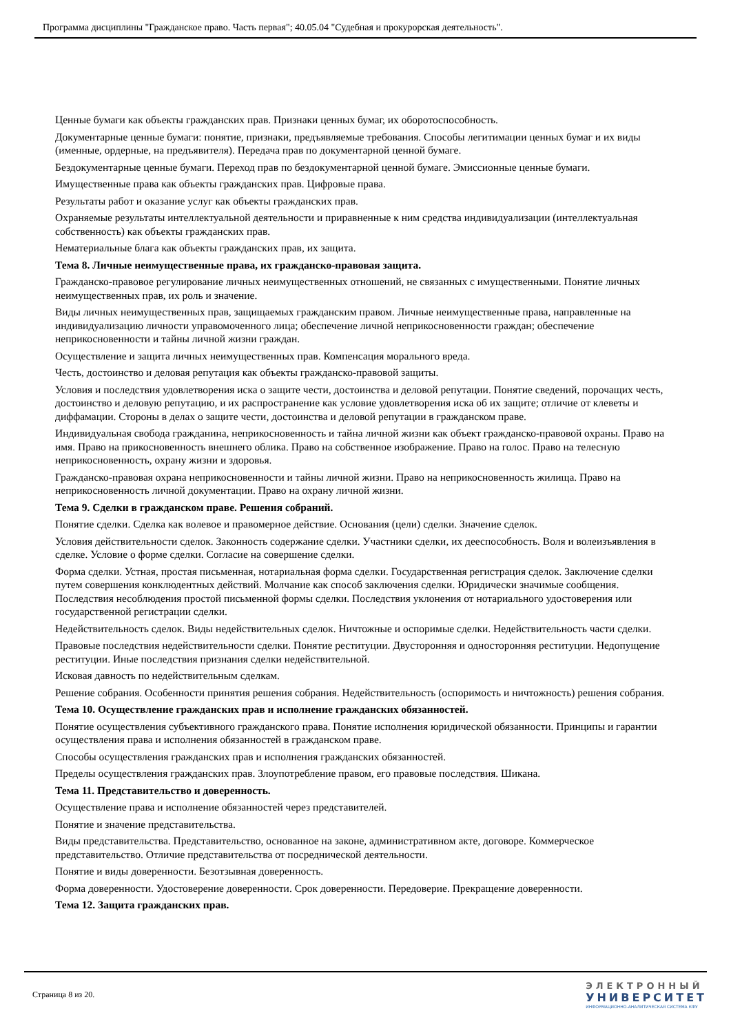Программа дисциплины "Гражданское право. Часть первая"; 40.05.04 "Судебная и прокурорская деятельность".
Ценные бумаги как объекты гражданских прав. Признаки ценных бумаг, их оборотоспособность.
Документарные ценные бумаги: понятие, признаки, предъявляемые требования. Способы легитимации ценных бумаг и их виды (именные, ордерные, на предъявителя). Передача прав по документарной ценной бумаге.
Бездокументарные ценные бумаги. Переход прав по бездокументарной ценной бумаге. Эмиссионные ценные бумаги.
Имущественные права как объекты гражданских прав. Цифровые права.
Результаты работ и оказание услуг как объекты гражданских прав.
Охраняемые результаты интеллектуальной деятельности и приравненные к ним средства индивидуализации (интеллектуальная собственность) как объекты гражданских прав.
Нематериальные блага как объекты гражданских прав, их защита.
Тема 8. Личные неимущественные права, их гражданско-правовая защита.
Гражданско-правовое регулирование личных неимущественных отношений, не связанных с имущественными. Понятие личных неимущественных прав, их роль и значение.
Виды личных неимущественных прав, защищаемых гражданским правом. Личные неимущественные права, направленные на индивидуализацию личности управомоченного лица; обеспечение личной неприкосновенности граждан; обеспечение неприкосновенности и тайны личной жизни граждан.
Осуществление и защита личных неимущественных прав. Компенсация морального вреда.
Честь, достоинство и деловая репутация как объекты гражданско-правовой защиты.
Условия и последствия удовлетворения иска о защите чести, достоинства и деловой репутации. Понятие сведений, порочащих честь, достоинство и деловую репутацию, и их распространение как условие удовлетворения иска об их защите; отличие от клеветы и диффамации. Стороны в делах о защите чести, достоинства и деловой репутации в гражданском праве.
Индивидуальная свобода гражданина, неприкосновенность и тайна личной жизни как объект гражданско-правовой охраны. Право на имя. Право на прикосновенность внешнего облика. Право на собственное изображение. Право на голос. Право на телесную неприкосновенность, охрану жизни и здоровья.
Гражданско-правовая охрана неприкосновенности и тайны личной жизни. Право на неприкосновенность жилища. Право на неприкосновенность личной документации. Право на охрану личной жизни.
Тема 9. Сделки в гражданском праве. Решения собраний.
Понятие сделки. Сделка как волевое и правомерное действие. Основания (цели) сделки. Значение сделок.
Условия действительности сделок. Законность содержание сделки. Участники сделки, их дееспособность. Воля и волеизъявления в сделке. Условие о форме сделки. Согласие на совершение сделки.
Форма сделки. Устная, простая письменная, нотариальная форма сделки. Государственная регистрация сделок. Заключение сделки путем совершения конклюдентных действий. Молчание как способ заключения сделки. Юридически значимые сообщения. Последствия несоблюдения простой письменной формы сделки. Последствия уклонения от нотариального удостоверения или государственной регистрации сделки.
Недействительность сделок. Виды недействительных сделок. Ничтожные и оспоримые сделки. Недействительность части сделки.
Правовые последствия недействительности сделки. Понятие реституции. Двусторонняя и односторонняя реституции. Недопущение реституции. Иные последствия признания сделки недействительной.
Исковая давность по недействительным сделкам.
Решение собрания. Особенности принятия решения собрания. Недействительность (оспоримость и ничтожность) решения собрания.
Тема 10. Осуществление гражданских прав и исполнение гражданских обязанностей.
Понятие осуществления субъективного гражданского права. Понятие исполнения юридической обязанности. Принципы и гарантии осуществления права и исполнения обязанностей в гражданском праве.
Способы осуществления гражданских прав и исполнения гражданских обязанностей.
Пределы осуществления гражданских прав. Злоупотребление правом, его правовые последствия. Шикана.
Тема 11. Представительство и доверенность.
Осуществление права и исполнение обязанностей через представителей.
Понятие и значение представительства.
Виды представительства. Представительство, основанное на законе, административном акте, договоре. Коммерческое представительство. Отличие представительства от посреднической деятельности.
Понятие и виды доверенности. Безотзывная доверенность.
Форма доверенности. Удостоверение доверенности. Срок доверенности. Передоверие. Прекращение доверенности.
Тема 12. Защита гражданских прав.
Страница 8 из 20.
ЭЛЕКТРОННЫЙ
УНИВЕРСИТЕТ
ИНФОРМАЦИОННО-АНАЛИТИЧЕСКАЯ СИСТЕМА КФУ